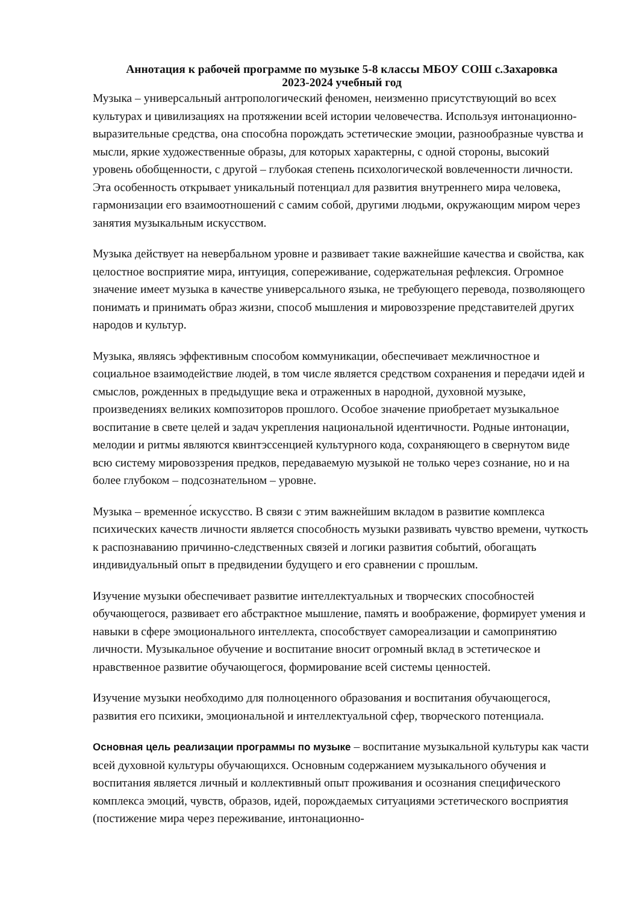Аннотация к рабочей программе по музыке 5-8 классы МБОУ СОШ с.Захаровка
2023-2024 учебный год
Музыка – универсальный антропологический феномен, неизменно присутствующий во всех культурах и цивилизациях на протяжении всей истории человечества. Используя интонационно-выразительные средства, она способна порождать эстетические эмоции, разнообразные чувства и мысли, яркие художественные образы, для которых характерны, с одной стороны, высокий уровень обобщенности, с другой – глубокая степень психологической вовлеченности личности. Эта особенность открывает уникальный потенциал для развития внутреннего мира человека, гармонизации его взаимоотношений с самим собой, другими людьми, окружающим миром через занятия музыкальным искусством.
Музыка действует на невербальном уровне и развивает такие важнейшие качества и свойства, как целостное восприятие мира, интуиция, сопереживание, содержательная рефлексия. Огромное значение имеет музыка в качестве универсального языка, не требующего перевода, позволяющего понимать и принимать образ жизни, способ мышления и мировоззрение представителей других народов и культур.
Музыка, являясь эффективным способом коммуникации, обеспечивает межличностное и социальное взаимодействие людей, в том числе является средством сохранения и передачи идей и смыслов, рожденных в предыдущие века и отраженных в народной, духовной музыке, произведениях великих композиторов прошлого. Особое значение приобретает музыкальное воспитание в свете целей и задач укрепления национальной идентичности. Родные интонации, мелодии и ритмы являются квинтэссенцией культурного кода, сохраняющего в свернутом виде всю систему мировоззрения предков, передаваемую музыкой не только через сознание, но и на более глубоком – подсознательном – уровне.
Музыка – временно́е искусство. В связи с этим важнейшим вкладом в развитие комплекса психических качеств личности является способность музыки развивать чувство времени, чуткость к распознаванию причинно-следственных связей и логики развития событий, обогащать индивидуальный опыт в предвидении будущего и его сравнении с прошлым.
Изучение музыки обеспечивает развитие интеллектуальных и творческих способностей обучающегося, развивает его абстрактное мышление, память и воображение, формирует умения и навыки в сфере эмоционального интеллекта, способствует самореализации и самопринятию личности. Музыкальное обучение и воспитание вносит огромный вклад в эстетическое и нравственное развитие обучающегося, формирование всей системы ценностей.
Изучение музыки необходимо для полноценного образования и воспитания обучающегося, развития его психики, эмоциональной и интеллектуальной сфер, творческого потенциала.
Основная цель реализации программы по музыке – воспитание музыкальной культуры как части всей духовной культуры обучающихся. Основным содержанием музыкального обучения и воспитания является личный и коллективный опыт проживания и осознания специфического комплекса эмоций, чувств, образов, идей, порождаемых ситуациями эстетического восприятия (постижение мира через переживание, интонационно-